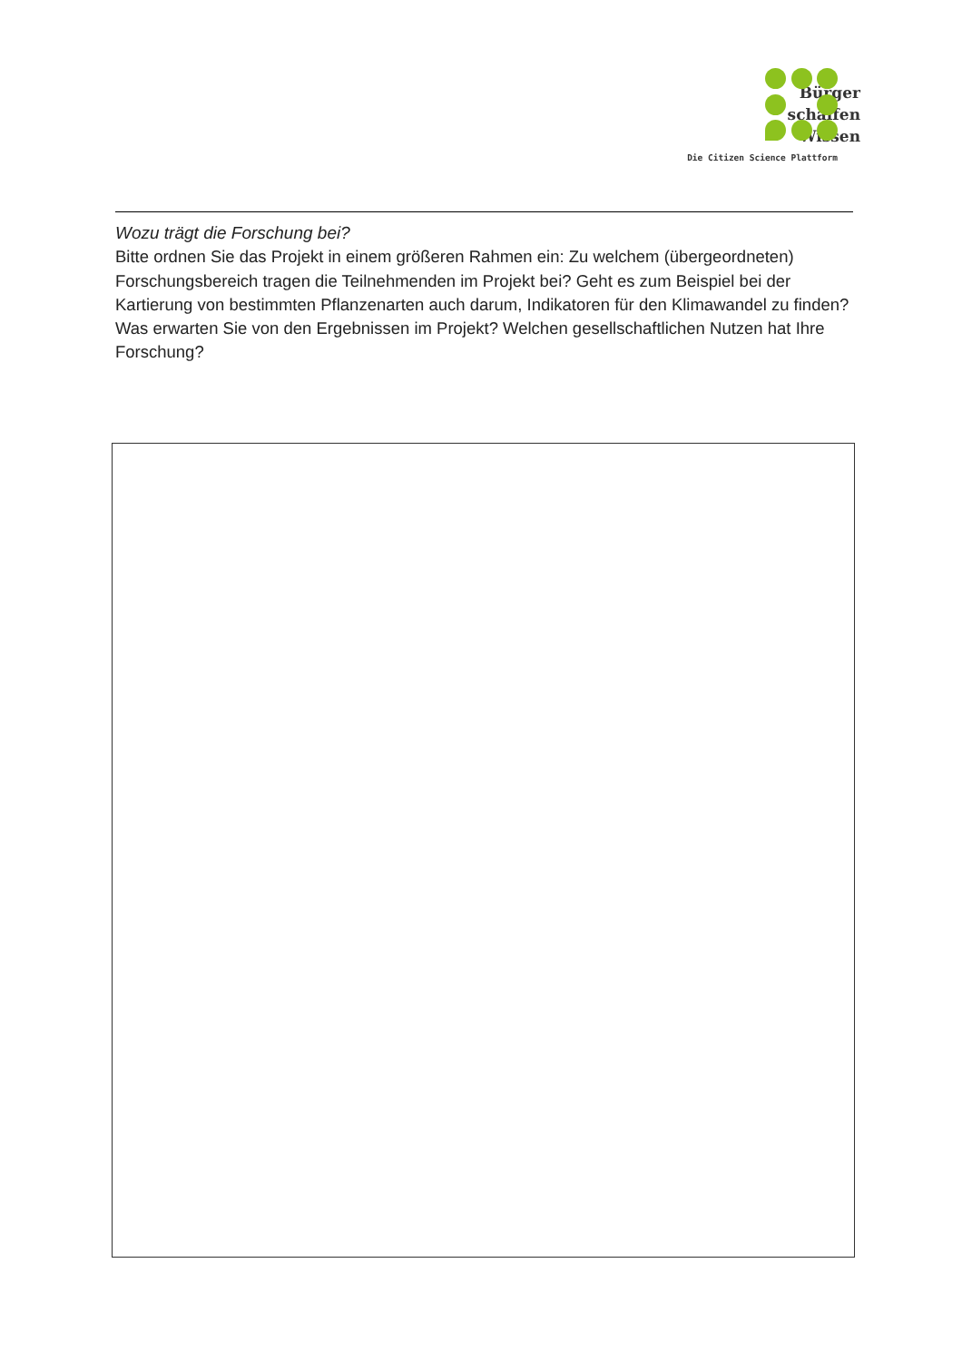Bürger
schaffen
Wissen
Die Citizen Science Plattform
Wozu trägt die Forschung bei?
Bitte ordnen Sie das Projekt in einem größeren Rahmen ein: Zu welchem (übergeordneten) Forschungsbereich tragen die Teilnehmenden im Projekt bei? Geht es zum Beispiel bei der Kartierung von bestimmten Pflanzenarten auch darum, Indikatoren für den Klimawandel zu finden? Was erwarten Sie von den Ergebnissen im Projekt? Welchen gesellschaftlichen Nutzen hat Ihre Forschung?